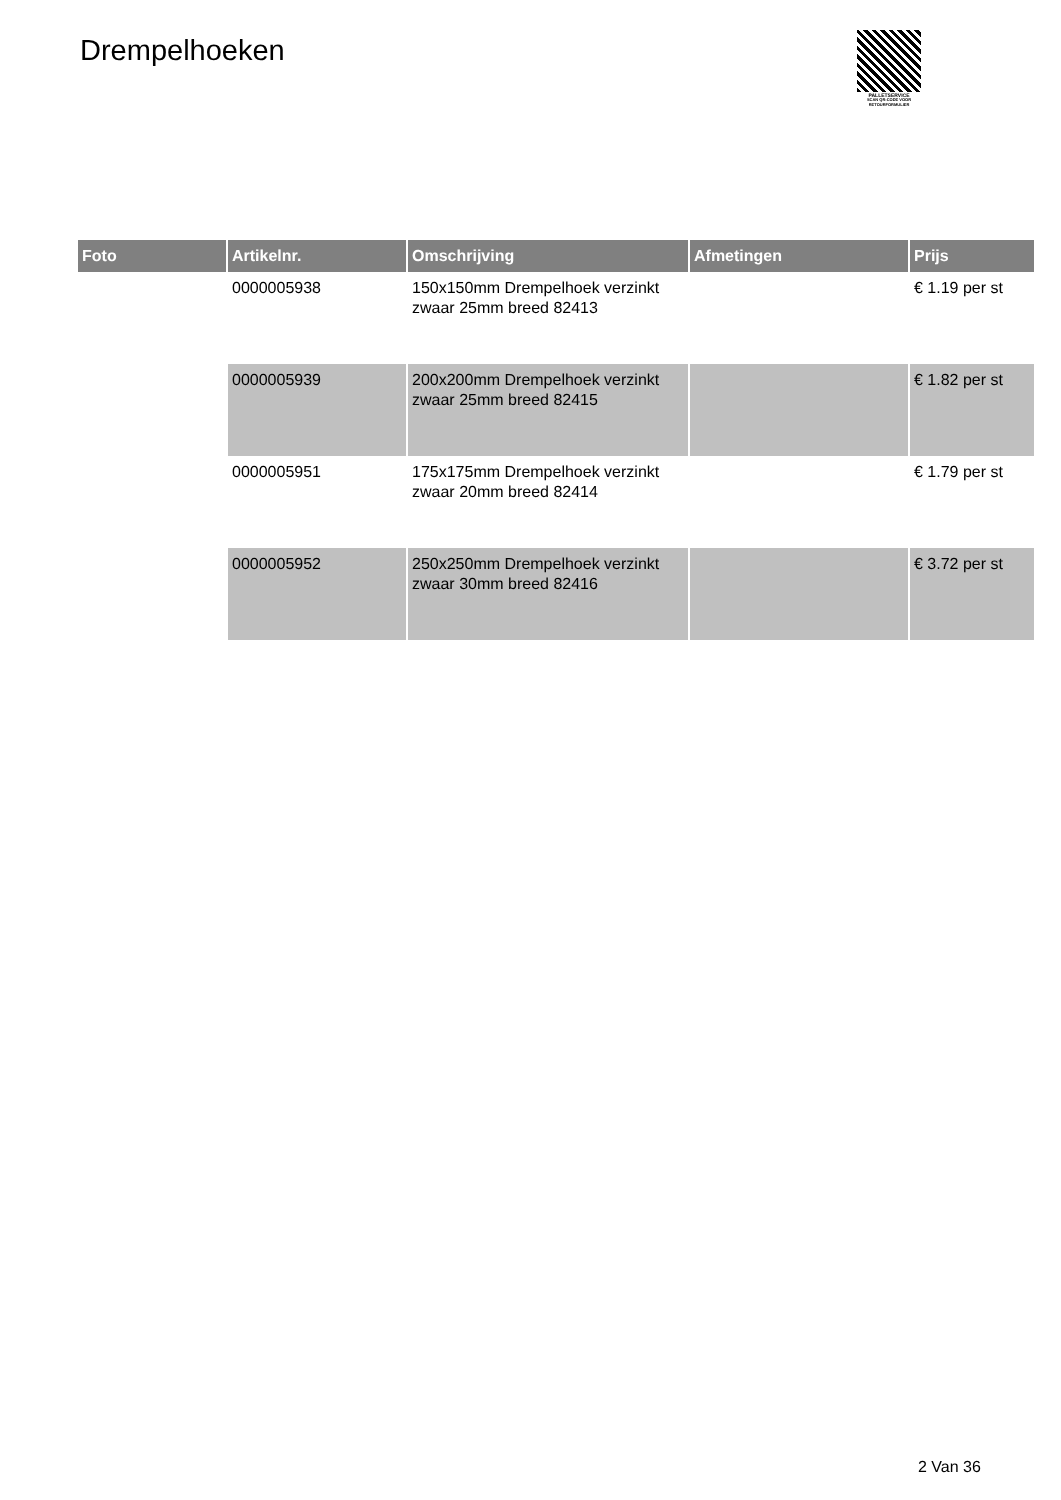Drempelhoeken
PALLETSERVICE
SCAN QR-CODE VOOR
RETOURFORMULIER
| Foto | Artikelnr. | Omschrijving | Afmetingen | Prijs |
| --- | --- | --- | --- | --- |
| | 0000005938 | 150x150mm Drempelhoek verzinkt zwaar 25mm breed 82413 | | € 1.19 per st |
| | 0000005939 | 200x200mm Drempelhoek verzinkt zwaar 25mm breed 82415 | | € 1.82 per st |
| | 0000005951 | 175x175mm Drempelhoek verzinkt zwaar 20mm breed 82414 | | € 1.79 per st |
| | 0000005952 | 250x250mm Drempelhoek verzinkt zwaar 30mm breed 82416 | | € 3.72 per st |
2 Van 36